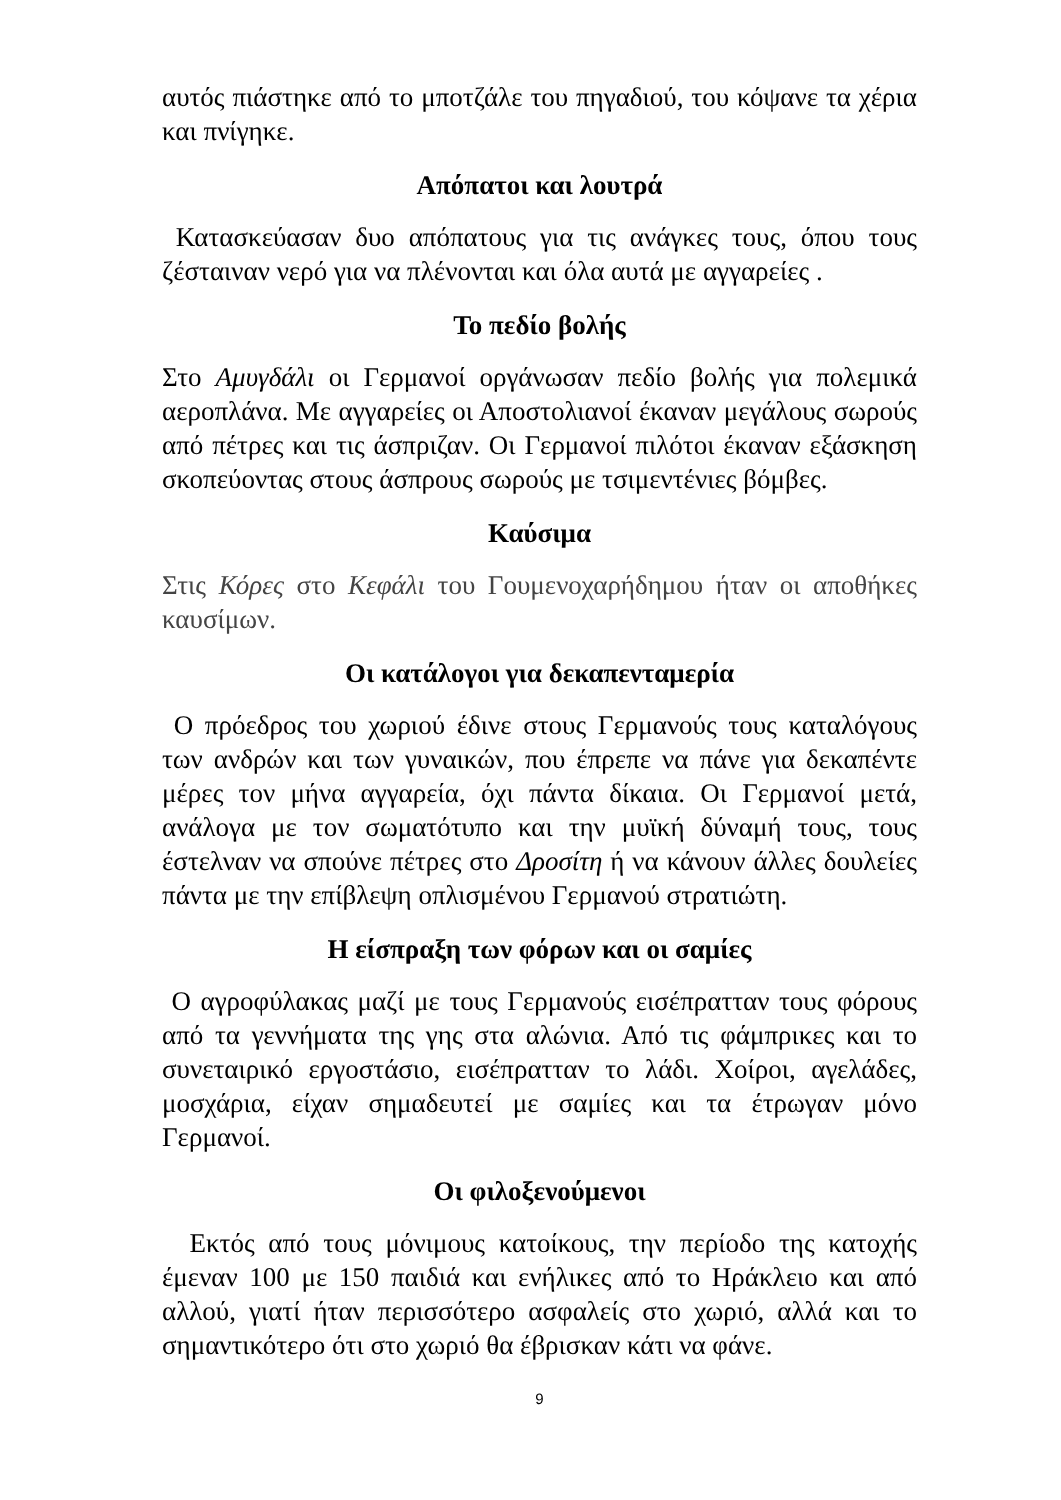αυτός πιάστηκε από το μποτζάλε του πηγαδιού, του κόψανε τα χέρια και πνίγηκε.
Απόπατοι και λουτρά
Κατασκεύασαν δυο απόπατους για τις ανάγκες τους, όπου τους ζέσταιναν νερό για να πλένονται και όλα αυτά με αγγαρείες .
Το πεδίο βολής
Στο Αμυγδάλι οι Γερμανοί οργάνωσαν πεδίο βολής για πολεμικά αεροπλάνα. Με αγγαρείες οι Αποστολιανοί έκαναν μεγάλους σωρούς από πέτρες και τις άσπριζαν. Οι Γερμανοί πιλότοι έκαναν εξάσκηση σκοπεύοντας στους άσπρους σωρούς με τσιμεντένιες βόμβες.
Καύσιμα
Στις Κόρες στο Κεφάλι του Γουμενοχαρήδημου ήταν οι αποθήκες καυσίμων.
Οι κατάλογοι για δεκαπενταμερία
Ο πρόεδρος του χωριού έδινε στους Γερμανούς τους καταλόγους των ανδρών και των γυναικών, που έπρεπε να πάνε για δεκαπέντε μέρες τον μήνα αγγαρεία, όχι πάντα δίκαια. Οι Γερμανοί μετά, ανάλογα με τον σωματότυπο και την μυϊκή δύναμή τους, τους έστελναν να σπούνε πέτρες στο Δροσίτη ή να κάνουν άλλες δουλείες πάντα με την επίβλεψη οπλισμένου Γερμανού στρατιώτη.
Η είσπραξη των φόρων και οι σαμίες
Ο αγροφύλακας μαζί με τους Γερμανούς εισέπρατταν τους φόρους από τα γεννήματα της γης στα αλώνια. Από τις φάμπρικες και το συνεταιρικό εργοστάσιο, εισέπρατταν το λάδι. Χοίροι, αγελάδες, μοσχάρια, είχαν σημαδευτεί με σαμίες και τα έτρωγαν μόνο Γερμανοί.
Οι φιλοξενούμενοι
Εκτός από τους μόνιμους κατοίκους, την περίοδο της κατοχής έμεναν 100 με 150 παιδιά και ενήλικες από το Ηράκλειο και από αλλού, γιατί ήταν περισσότερο ασφαλείς στο χωριό, αλλά και το σημαντικότερο ότι στο χωριό θα έβρισκαν κάτι να φάνε.
9